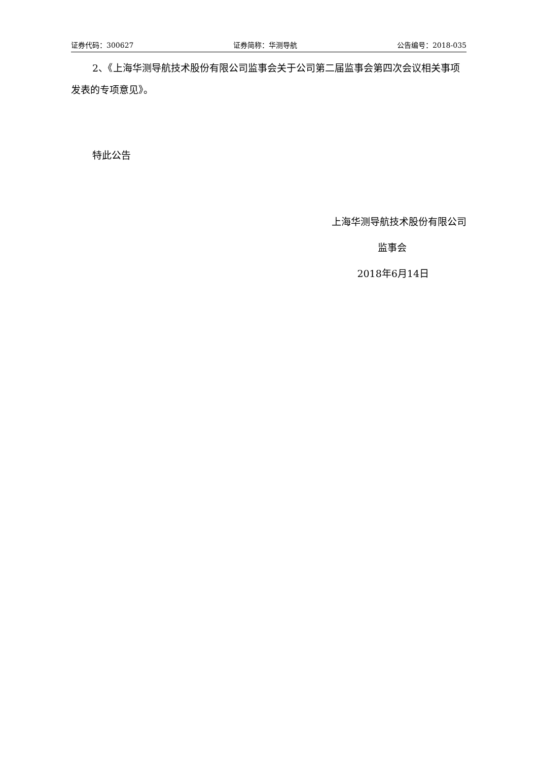证券代码：300627 证券简称：华测导航 公告编号：2018-035
2、《上海华测导航技术股份有限公司监事会关于公司第二届监事会第四次会议相关事项发表的专项意见》。
特此公告
上海华测导航技术股份有限公司
监事会
2018年6月14日